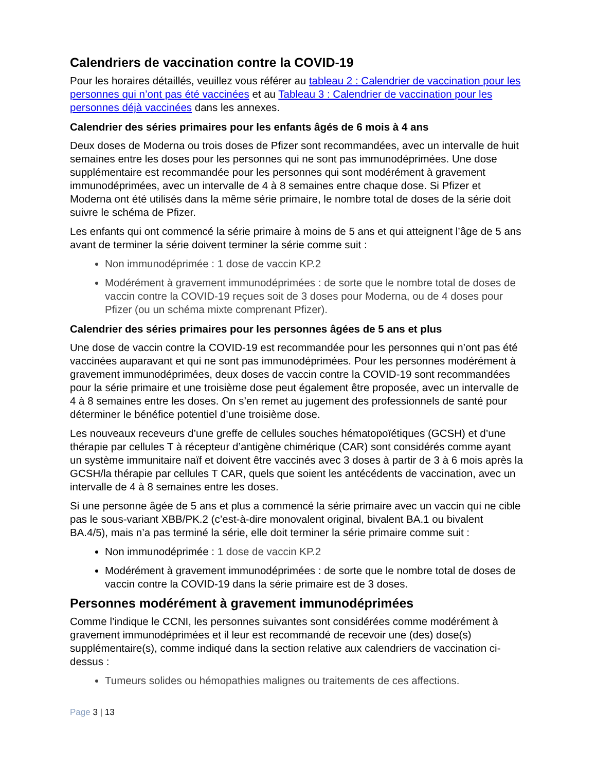Calendriers de vaccination contre la COVID-19
Pour les horaires détaillés, veuillez vous référer au tableau 2 : Calendrier de vaccination pour les personnes qui n’ont pas été vaccinées et au Tableau 3 : Calendrier de vaccination pour les personnes déjà vaccinées dans les annexes.
Calendrier des séries primaires pour les enfants âgés de 6 mois à 4 ans
Deux doses de Moderna ou trois doses de Pfizer sont recommandées, avec un intervalle de huit semaines entre les doses pour les personnes qui ne sont pas immunodéprimées. Une dose supplémentaire est recommandée pour les personnes qui sont modérément à gravement immunodéprimées, avec un intervalle de 4 à 8 semaines entre chaque dose. Si Pfizer et Moderna ont été utilisés dans la même série primaire, le nombre total de doses de la série doit suivre le schéma de Pfizer.
Les enfants qui ont commencé la série primaire à moins de 5 ans et qui atteignent l’âge de 5 ans avant de terminer la série doivent terminer la série comme suit :
Non immunodéprimée : 1 dose de vaccin KP.2
Modérément à gravement immunodéprimées : de sorte que le nombre total de doses de vaccin contre la COVID-19 reçues soit de 3 doses pour Moderna, ou de 4 doses pour Pfizer (ou un schéma mixte comprenant Pfizer).
Calendrier des séries primaires pour les personnes âgées de 5 ans et plus
Une dose de vaccin contre la COVID-19 est recommandée pour les personnes qui n’ont pas été vaccinées auparavant et qui ne sont pas immunodéprimées. Pour les personnes modérément à gravement immunodéprimées, deux doses de vaccin contre la COVID-19 sont recommandées pour la série primaire et une troisième dose peut également être proposée, avec un intervalle de 4 à 8 semaines entre les doses. On s’en remet au jugement des professionnels de santé pour déterminer le bénéfice potentiel d’une troisième dose.
Les nouveaux receveurs d’une greffe de cellules souches hématopoïétiques (GCSH) et d’une thérapie par cellules T à récepteur d’antigène chimérique (CAR) sont considérés comme ayant un système immunitaire naïf et doivent être vaccinés avec 3 doses à partir de 3 à 6 mois après la GCSH/la thérapie par cellules T CAR, quels que soient les antécédents de vaccination, avec un intervalle de 4 à 8 semaines entre les doses.
Si une personne âgée de 5 ans et plus a commencé la série primaire avec un vaccin qui ne cible pas le sous-variant XBB/PK.2 (c’est-à-dire monovalent original, bivalent BA.1 ou bivalent BA.4/5), mais n’a pas terminé la série, elle doit terminer la série primaire comme suit :
Non immunodéprimée : 1 dose de vaccin KP.2
Modérément à gravement immunodéprimées : de sorte que le nombre total de doses de vaccin contre la COVID-19 dans la série primaire est de 3 doses.
Personnes modérément à gravement immunodéprimées
Comme l’indique le CCNI, les personnes suivantes sont considérées comme modérément à gravement immunodéprimées et il leur est recommandé de recevoir une (des) dose(s) supplémentaire(s), comme indiqué dans la section relative aux calendriers de vaccination ci-dessus :
Tumeurs solides ou hémopathies malignes ou traitements de ces affections.
Page 3 | 13